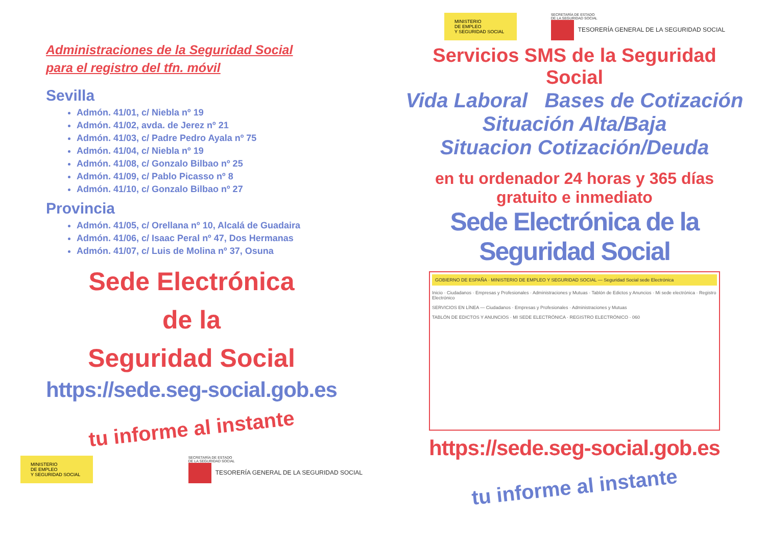Administraciones de la Seguridad Social
para el registro del tfn. móvil
Sevilla
Admón. 41/01, c/ Niebla nº 19
Admón. 41/02, avda. de Jerez nº 21
Admón. 41/03, c/ Padre Pedro Ayala nº 75
Admón. 41/04, c/ Niebla nº 19
Admón. 41/08, c/ Gonzalo Bilbao nº 25
Admón. 41/09, c/ Pablo Picasso nº 8
Admón. 41/10, c/ Gonzalo Bilbao nº 27
Provincia
Admón. 41/05, c/ Orellana nº 10, Alcalá de Guadaira
Admón. 41/06, c/ Isaac Peral nº 47, Dos Hermanas
Admón. 41/07, c/ Luis de Molina nº 37, Osuna
Sede Electrónica
de la
Seguridad Social
https://sede.seg-social.gob.es
tu informe al instante
MINISTERIO
DE EMPLEO
Y SEGURIDAD SOCIAL
SECRETARÍA DE ESTADO
DE LA SEGURIDAD SOCIAL
TESORERÍA GENERAL DE LA SEGURIDAD SOCIAL
MINISTERIO
DE EMPLEO
Y SEGURIDAD SOCIAL
SECRETARÍA DE ESTADO
DE LA SEGURIDAD SOCIAL
TESORERÍA GENERAL DE LA SEGURIDAD SOCIAL
Servicios SMS de la Seguridad Social
Vida Laboral Bases de Cotización
Situación Alta/Baja
Situacion Cotización/Deuda
en tu ordenador 24 horas y 365 días
gratuito e inmediato
Sede Electrónica de la Seguridad Social
GOBIERNO DE ESPAÑA · MINISTERIO DE EMPLEO Y SEGURIDAD SOCIAL — Seguridad Social sede Electrónica
Inicio · Ciudadanos · Empresas y Profesionales · Administraciones y Mutuas · Tablón de Edictos y Anuncios · Mi sede electrónica · Registro Electrónico
SERVICIOS EN LÍNEA — Ciudadanos · Empresas y Profesionales · Administraciones y Mutuas
TABLÓN DE EDICTOS Y ANUNCIOS · MI SEDE ELECTRÓNICA · REGISTRO ELECTRÓNICO · 060
https://sede.seg-social.gob.es
tu informe al instante